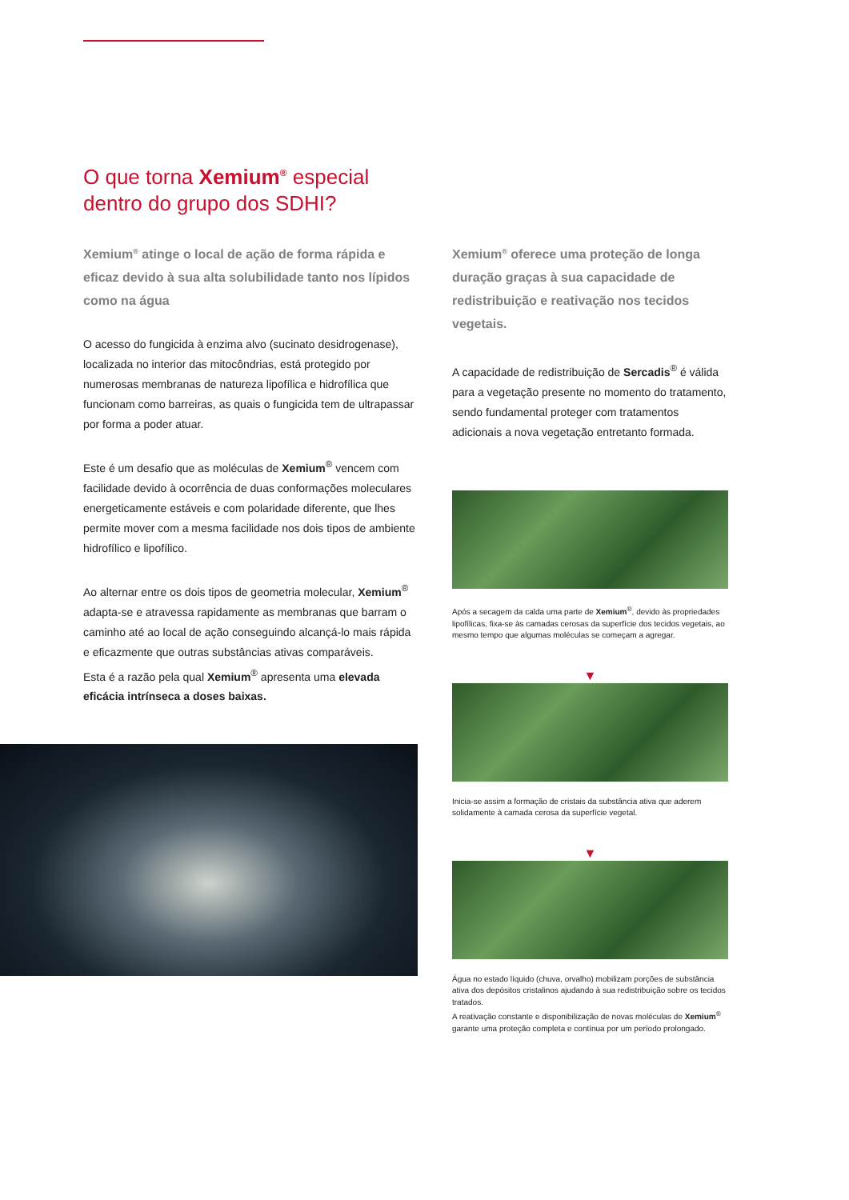O que torna Xemium<sup>®</sup> especial
dentro do grupo dos SDHI?
Xemium<sup>®</sup> atinge o local de ação de forma rápida e eficaz devido à sua alta solubilidade tanto nos lípidos como na água
O acesso do fungicida à enzima alvo (sucinato desidrogenase), localizada no interior das mitocôndrias, está protegido por numerosas membranas de natureza lipofílica e hidrofílica que funcionam como barreiras, as quais o fungicida tem de ultrapassar por forma a poder atuar.
Este é um desafio que as moléculas de Xemium<sup>®</sup> vencem com facilidade devido à ocorrência de duas conformações moleculares energeticamente estáveis e com polaridade diferente, que lhes permite mover com a mesma facilidade nos dois tipos de ambiente hidrofílico e lipofílico.
Ao alternar entre os dois tipos de geometria molecular, Xemium<sup>®</sup> adapta-se e atravessa rapidamente as membranas que barram o caminho até ao local de ação conseguindo alcançá-lo mais rápida e eficazmente que outras substâncias ativas comparáveis.
Esta é a razão pela qual Xemium<sup>®</sup> apresenta uma elevada eficácia intrínseca a doses baixas.
Xemium<sup>®</sup> oferece uma proteção de longa duração graças à sua capacidade de redistribuição e reativação nos tecidos vegetais.
A capacidade de redistribuição de Sercadis<sup>®</sup> é válida para a vegetação presente no momento do tratamento, sendo fundamental proteger com tratamentos adicionais a nova vegetação entretanto formada.
Após a secagem da calda uma parte de Xemium<sup>®</sup>, devido às propriedades lipofílicas, fixa-se às camadas cerosas da superfície dos tecidos vegetais, ao mesmo tempo que algumas moléculas se começam a agregar.
▼
Inicia-se assim a formação de cristais da substância ativa que aderem solidamente à camada cerosa da superfície vegetal.
▼
Água no estado líquido (chuva, orvalho) mobilizam porções de substância ativa dos depósitos cristalinos ajudando à sua redistribuição sobre os tecidos tratados.
A reativação constante e disponibilização de novas moléculas de Xemium<sup>®</sup> garante uma proteção completa e contínua por um período prolongado.